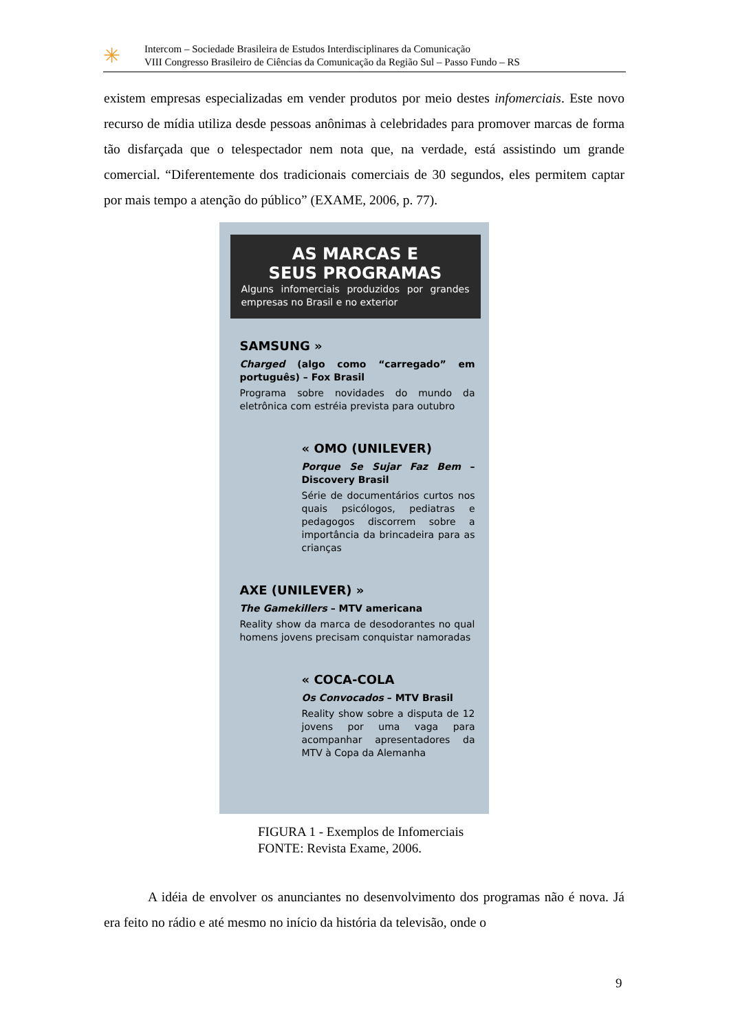✳
Intercom – Sociedade Brasileira de Estudos Interdisciplinares da Comunicação
VIII Congresso Brasileiro de Ciências da Comunicação da Região Sul – Passo Fundo – RS
existem empresas especializadas em vender produtos por meio destes infomerciais. Este novo recurso de mídia utiliza desde pessoas anônimas à celebridades para promover marcas de forma tão disfarçada que o telespectador nem nota que, na verdade, está assistindo um grande comercial. “Diferentemente dos tradicionais comerciais de 30 segundos, eles permitem captar por mais tempo a atenção do público” (EXAME, 2006, p. 77).
AS MARCAS E
SEUS PROGRAMAS
Alguns infomerciais produzidos por grandes empresas no Brasil e no exterior
SAMSUNG »
Charged (algo como “carregado” em português) – Fox Brasil
Programa sobre novidades do mundo da eletrônica com estréia prevista para outubro
« OMO (UNILEVER)
Porque Se Sujar Faz Bem – Discovery Brasil
Série de documentários curtos nos quais psicólogos, pediatras e pedagogos discorrem sobre a importância da brincadeira para as crianças
AXE (UNILEVER) »
The Gamekillers – MTV americana
Reality show da marca de desodorantes no qual homens jovens precisam conquistar namoradas
« COCA-COLA
Os Convocados – MTV Brasil
Reality show sobre a disputa de 12 jovens por uma vaga para acompanhar apresentadores da MTV à Copa da Alemanha
FIGURA 1 - Exemplos de Infomerciais
FONTE: Revista Exame, 2006.
A idéia de envolver os anunciantes no desenvolvimento dos programas não é nova. Já era feito no rádio e até mesmo no início da história da televisão, onde o
9